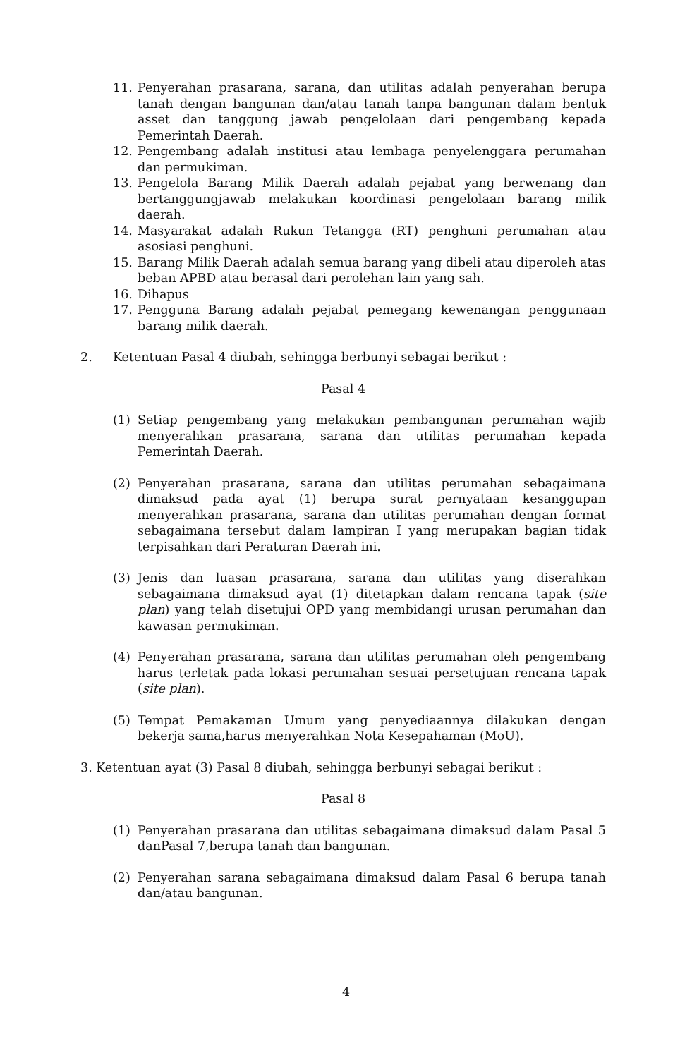11. Penyerahan prasarana, sarana, dan utilitas adalah penyerahan berupa tanah dengan bangunan dan/atau tanah tanpa bangunan dalam bentuk asset dan tanggung jawab pengelolaan dari pengembang kepada Pemerintah Daerah.
12. Pengembang adalah institusi atau lembaga penyelenggara perumahan dan permukiman.
13. Pengelola Barang Milik Daerah adalah pejabat yang berwenang dan bertanggungjawab melakukan koordinasi pengelolaan barang milik daerah.
14. Masyarakat adalah Rukun Tetangga (RT) penghuni perumahan atau asosiasi penghuni.
15. Barang Milik Daerah adalah semua barang yang dibeli atau diperoleh atas beban APBD atau berasal dari perolehan lain yang sah.
16. Dihapus
17. Pengguna Barang adalah pejabat pemegang kewenangan penggunaan barang milik daerah.
2. Ketentuan Pasal 4 diubah, sehingga berbunyi sebagai berikut :
Pasal 4
(1) Setiap pengembang yang melakukan pembangunan perumahan wajib menyerahkan prasarana, sarana dan utilitas perumahan kepada Pemerintah Daerah.
(2) Penyerahan prasarana, sarana dan utilitas perumahan sebagaimana dimaksud pada ayat (1) berupa surat pernyataan kesanggupan menyerahkan prasarana, sarana dan utilitas perumahan dengan format sebagaimana tersebut dalam lampiran I yang merupakan bagian tidak terpisahkan dari Peraturan Daerah ini.
(3) Jenis dan luasan prasarana, sarana dan utilitas yang diserahkan sebagaimana dimaksud ayat (1) ditetapkan dalam rencana tapak (site plan) yang telah disetujui OPD yang membidangi urusan perumahan dan kawasan permukiman.
(4) Penyerahan prasarana, sarana dan utilitas perumahan oleh pengembang harus terletak pada lokasi perumahan sesuai persetujuan rencana tapak (site plan).
(5) Tempat Pemakaman Umum yang penyediaannya dilakukan dengan bekerja sama,harus menyerahkan Nota Kesepahaman (MoU).
3. Ketentuan ayat (3) Pasal 8 diubah, sehingga berbunyi sebagai berikut :
Pasal 8
(1) Penyerahan prasarana dan utilitas sebagaimana dimaksud dalam Pasal 5 danPasal 7,berupa tanah dan bangunan.
(2) Penyerahan sarana sebagaimana dimaksud dalam Pasal 6 berupa tanah dan/atau bangunan.
4